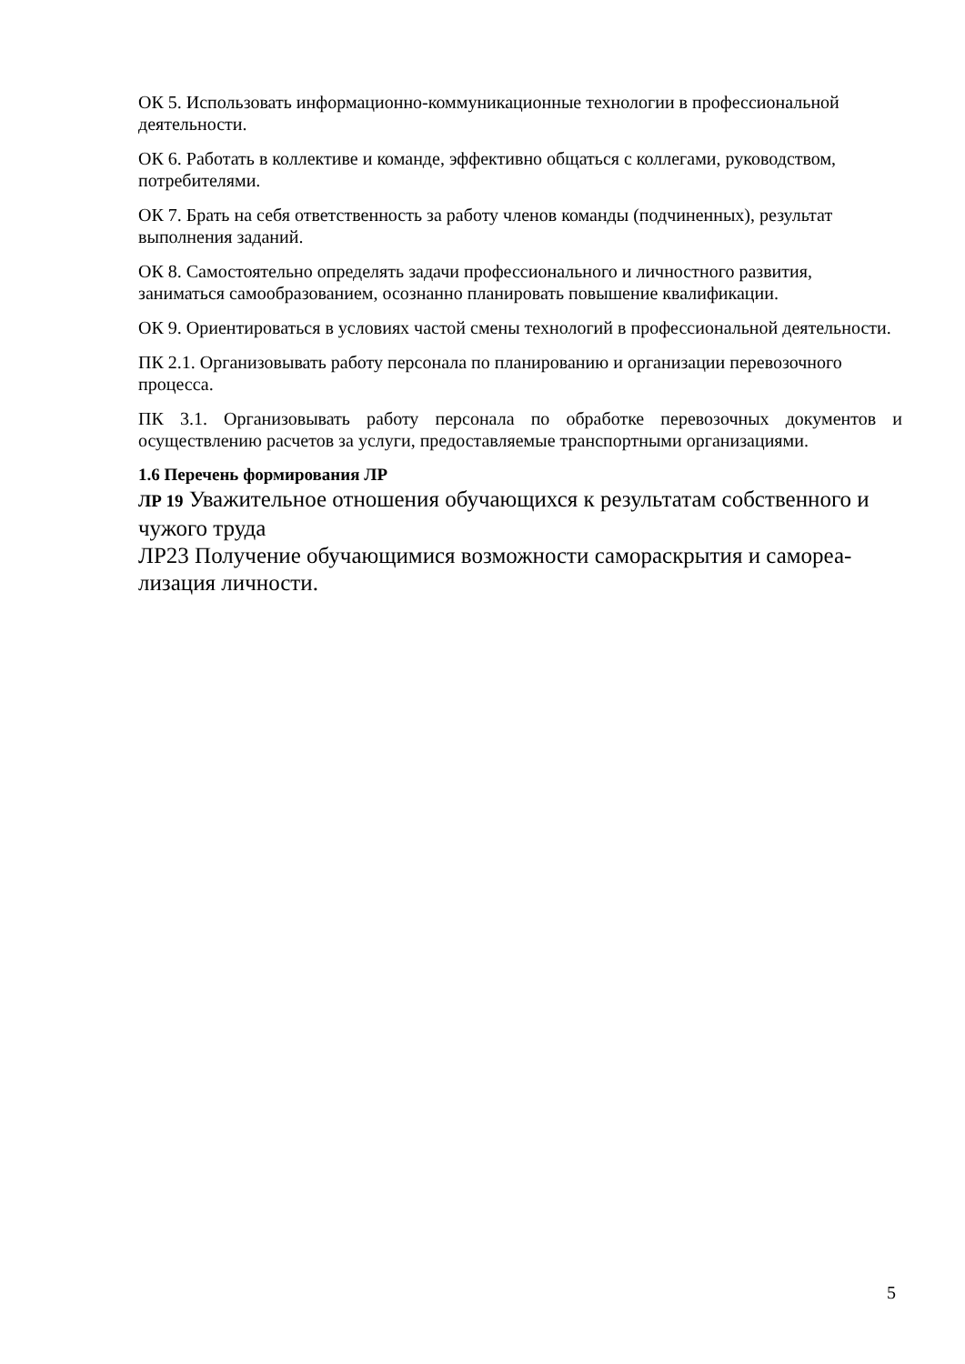ОК 5. Использовать информационно-коммуникационные технологии в профессиональной деятельности.
ОК 6. Работать в коллективе и команде, эффективно общаться с коллегами, руководством, потребителями.
ОК 7. Брать на себя ответственность за работу членов команды (подчиненных), результат выполнения заданий.
ОК 8. Самостоятельно определять задачи профессионального и личностного развития, заниматься самообразованием, осознанно планировать повышение квалификации.
ОК 9. Ориентироваться в условиях частой смены технологий в профессиональной деятельности.
ПК 2.1. Организовывать работу персонала по планированию и организации перевозочного процесса.
ПК 3.1. Организовывать работу персонала по обработке перевозочных документов и осуществлению расчетов за услуги, предоставляемые транспортными организациями.
1.6 Перечень формирования ЛР
ЛР 19 Уважительное отношения обучающихся к результатам собственного и чужого труда
ЛР23 Получение обучающимися возможности самораскрытия и самореа-лизация личности.
5